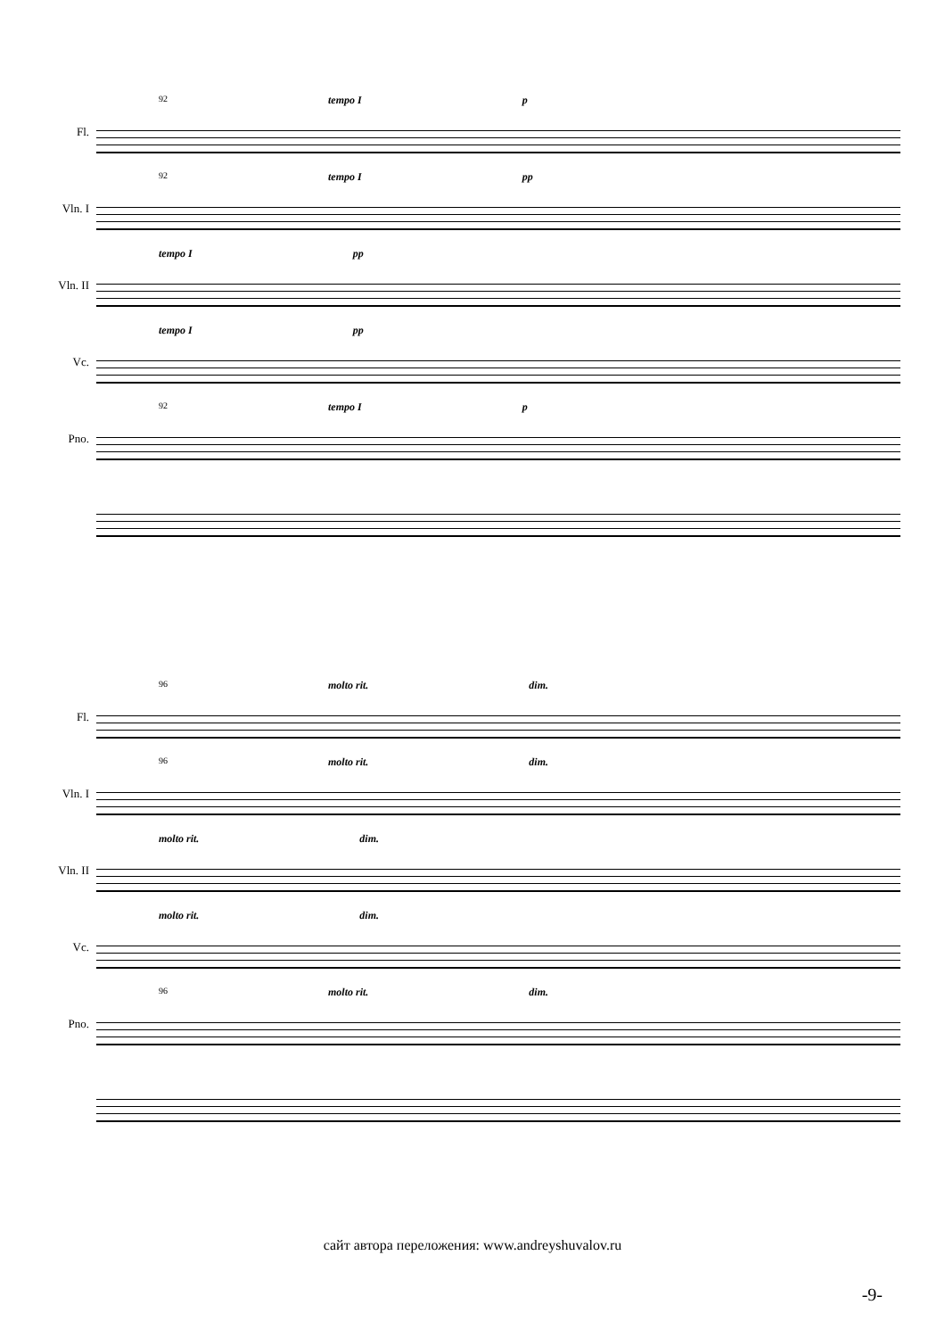Fl.
92 tempo I p
Vln. I
92 tempo I pp
Vln. II
tempo I pp
Vc.
tempo I pp
Pno.
92 tempo I p
Fl.
96 molto rit. dim.
Vln. I
96 molto rit. dim.
Vln. II
molto rit. dim.
Vc.
molto rit. dim.
Pno.
96 molto rit. dim.
сайт автора переложения: www.andreyshuvalov.ru
-9-